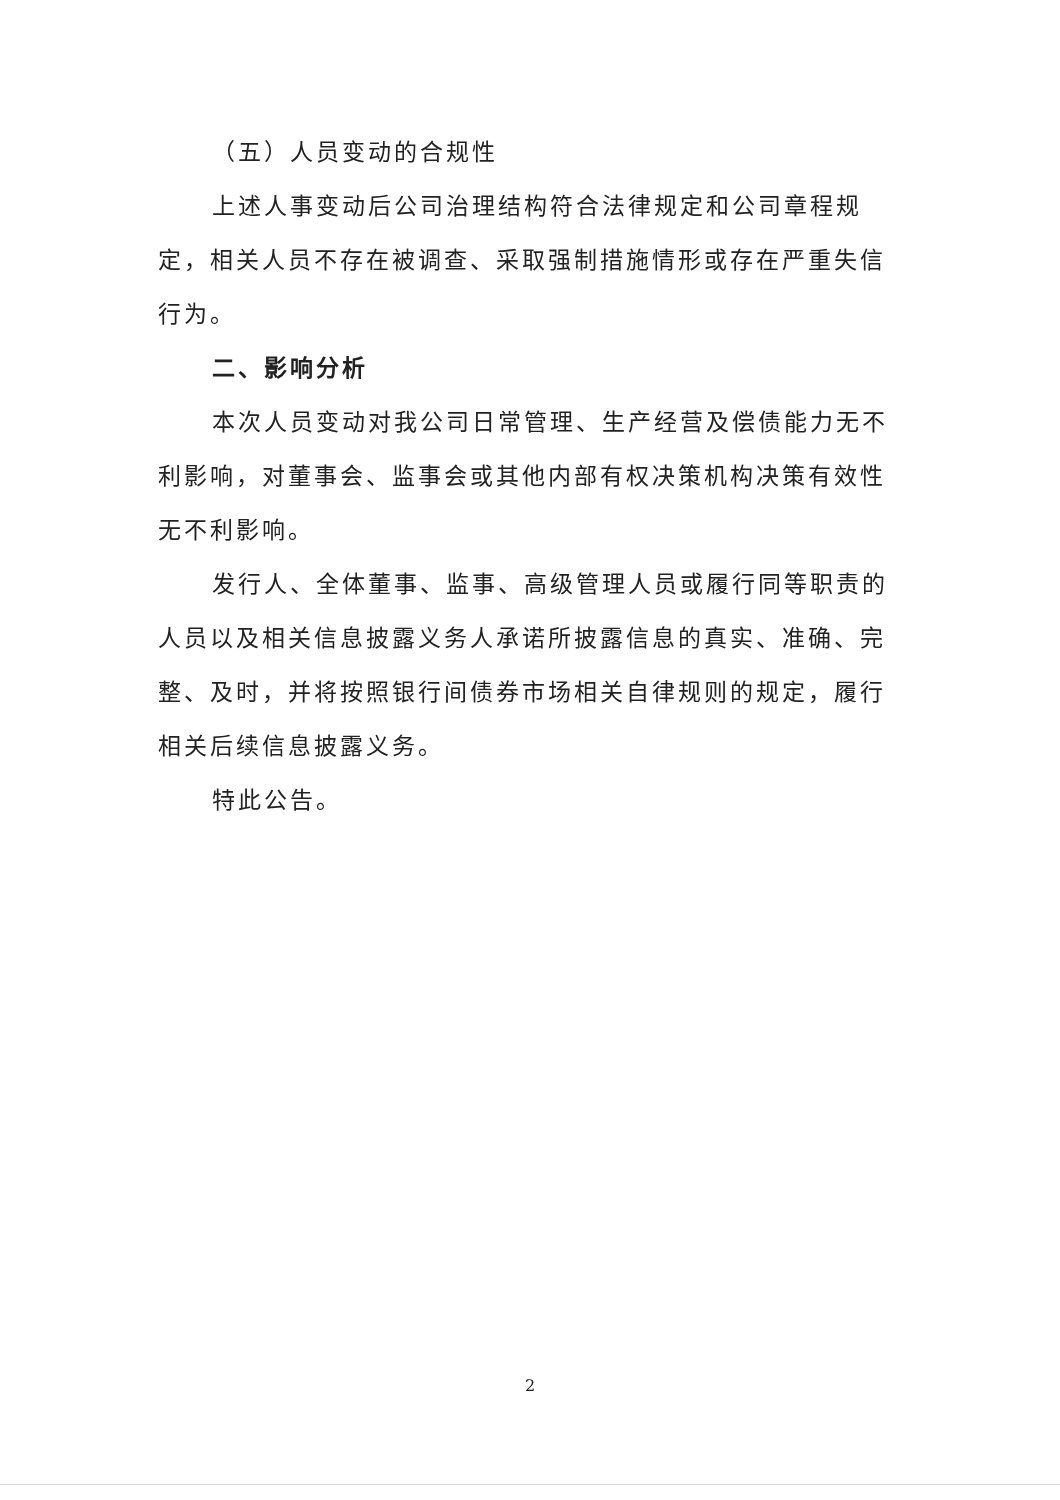（五）人员变动的合规性
上述人事变动后公司治理结构符合法律规定和公司章程规定，相关人员不存在被调查、采取强制措施情形或存在严重失信行为。
二、影响分析
本次人员变动对我公司日常管理、生产经营及偿债能力无不利影响，对董事会、监事会或其他内部有权决策机构决策有效性无不利影响。
发行人、全体董事、监事、高级管理人员或履行同等职责的人员以及相关信息披露义务人承诺所披露信息的真实、准确、完整、及时，并将按照银行间债券市场相关自律规则的规定，履行相关后续信息披露义务。
特此公告。
2